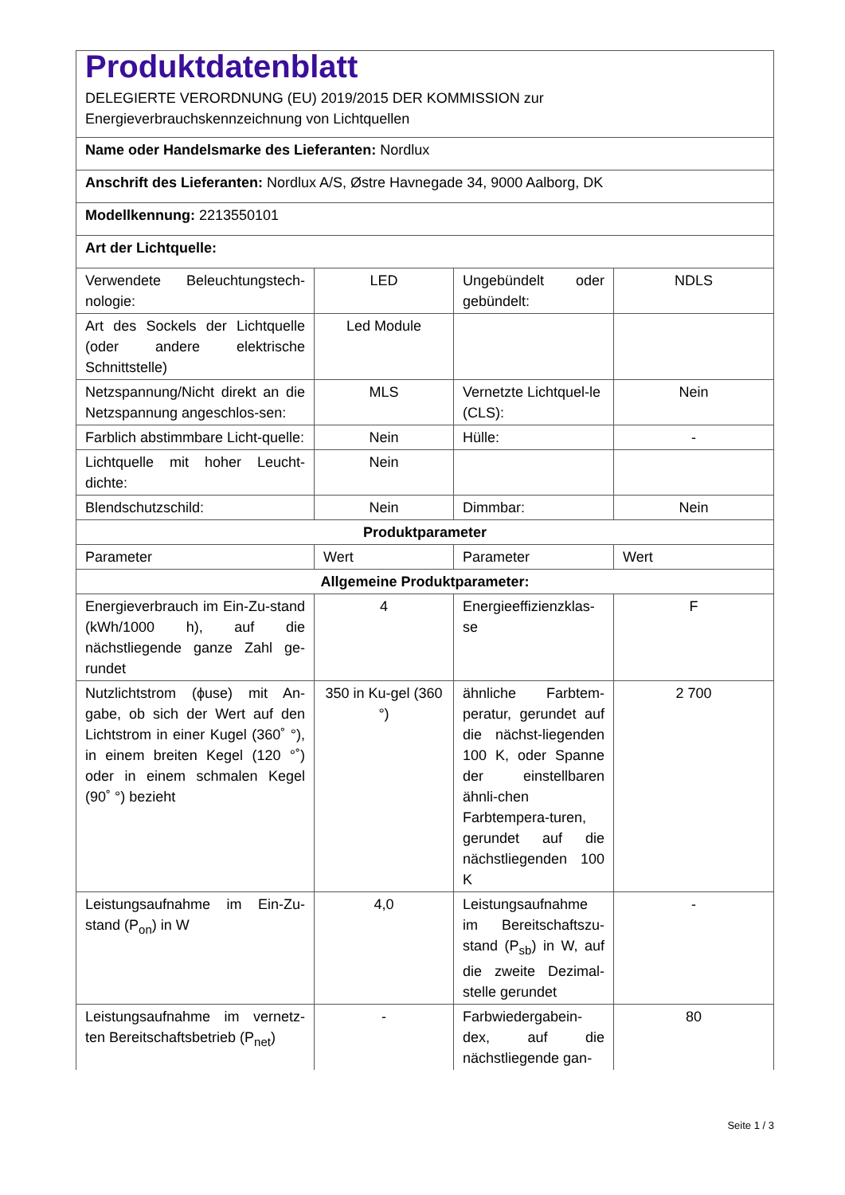| Produktdatenblatt DELEGIERTE VERORDNUNG (EU) 2019/2015 DER KOMMISSION zur Energieverbrauchskennzeichnung von Lichtquellen | | | |
| Name oder Handelsmarke des Lieferanten: Nordlux | | | |
| Anschrift des Lieferanten: Nordlux A/S, Østre Havnegade 34, 9000 Aalborg, DK | | | |
| Modellkennung: 2213550101 | | | |
| Art der Lichtquelle: | | | |
| Verwendete Beleuchtungstech-nologie: | LED | Ungebündelt oder gebündelt: | NDLS |
| Art des Sockels der Lichtquelle (oder andere elektrische Schnittstelle) | Led Module | | |
| Netzspannung/Nicht direkt an die Netzspannung angeschlos-sen: | MLS | Vernetzte Lichtquel-le (CLS): | Nein |
| Farblich abstimmbare Licht-quelle: | Nein | Hülle: | - |
| Lichtquelle mit hoher Leucht-dichte: | Nein | | |
| Blendschutzschild: | Nein | Dimmbar: | Nein |
| Produktparameter | | | |
| Parameter | Wert | Parameter | Wert |
| Allgemeine Produktparameter: | | | |
| Energieverbrauch im Ein-Zu-stand (kWh/1000 h), auf die nächstliegende ganze Zahl ge-rundet | 4 | Energieeffizienzklas-se | F |
| Nutzlichtstrom (ϕuse) mit An-gabe, ob sich der Wert auf den Lichtstrom in einer Kugel (360˚ °), in einem breiten Kegel (120 °˚) oder in einem schmalen Kegel (90˚ °) bezieht | 350 in Ku-gel (360 °) | ähnliche Farbtem-peratur, gerundet auf die nächst-liegenden 100 K, oder Spanne der einstellbaren ähnli-chen Farbtempera-turen, gerundet auf die nächstliegenden 100 K | 2 700 |
| Leistungsaufnahme im Ein-Zu-stand (P<sub>on</sub>) in W | 4,0 | Leistungsaufnahme im Bereitschaftszu-stand (P<sub>sb</sub>) in W, auf die zweite Dezimal-stelle gerundet | - |
| Leistungsaufnahme im vernetz-ten Bereitschaftsbetrieb (P<sub>net</sub>) | - | Farbwiedergabein-dex, auf die nächstliegende gan- | 80 |
Seite 1 / 3